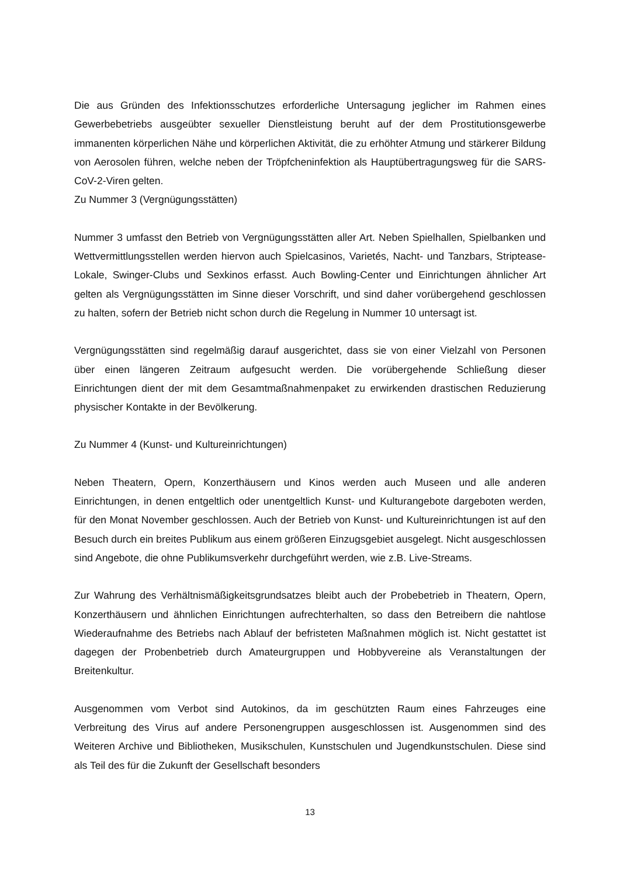Die aus Gründen des Infektionsschutzes erforderliche Untersagung jeglicher im Rahmen eines Gewerbebetriebs ausgeübter sexueller Dienstleistung beruht auf der dem Prostitutionsgewerbe immanenten körperlichen Nähe und körperlichen Aktivität, die zu erhöhter Atmung und stärkerer Bildung von Aerosolen führen, welche neben der Tröpfcheninfektion als Hauptübertragungsweg für die SARS-CoV-2-Viren gelten.
Zu Nummer 3 (Vergnügungsstätten)
Nummer 3 umfasst den Betrieb von Vergnügungsstätten aller Art. Neben Spielhallen, Spielbanken und Wettvermittlungsstellen werden hiervon auch Spielcasinos, Varietés, Nacht- und Tanzbars, Striptease-Lokale, Swinger-Clubs und Sexkinos erfasst. Auch Bowling-Center und Einrichtungen ähnlicher Art gelten als Vergnügungsstätten im Sinne dieser Vorschrift, und sind daher vorübergehend geschlossen zu halten, sofern der Betrieb nicht schon durch die Regelung in Nummer 10 untersagt ist.
Vergnügungsstätten sind regelmäßig darauf ausgerichtet, dass sie von einer Vielzahl von Personen über einen längeren Zeitraum aufgesucht werden. Die vorübergehende Schließung dieser Einrichtungen dient der mit dem Gesamtmaßnahmenpaket zu erwirkenden drastischen Reduzierung physischer Kontakte in der Bevölkerung.
Zu Nummer 4 (Kunst- und Kultureinrichtungen)
Neben Theatern, Opern, Konzerthäusern und Kinos werden auch Museen und alle anderen Einrichtungen, in denen entgeltlich oder unentgeltlich Kunst- und Kulturangebote dargeboten werden, für den Monat November geschlossen. Auch der Betrieb von Kunst- und Kultureinrichtungen ist auf den Besuch durch ein breites Publikum aus einem größeren Einzugsgebiet ausgelegt. Nicht ausgeschlossen sind Angebote, die ohne Publikumsverkehr durchgeführt werden, wie z.B. Live-Streams.
Zur Wahrung des Verhältnismäßigkeitsgrundsatzes bleibt auch der Probebetrieb in Theatern, Opern, Konzerthäusern und ähnlichen Einrichtungen aufrechterhalten, so dass den Betreibern die nahtlose Wiederaufnahme des Betriebs nach Ablauf der befristeten Maßnahmen möglich ist. Nicht gestattet ist dagegen der Probenbetrieb durch Amateurgruppen und Hobbyvereine als Veranstaltungen der Breitenkultur.
Ausgenommen vom Verbot sind Autokinos, da im geschützten Raum eines Fahrzeuges eine Verbreitung des Virus auf andere Personengruppen ausgeschlossen ist. Ausgenommen sind des Weiteren Archive und Bibliotheken, Musikschulen, Kunstschulen und Jugendkunstschulen. Diese sind als Teil des für die Zukunft der Gesellschaft besonders
13